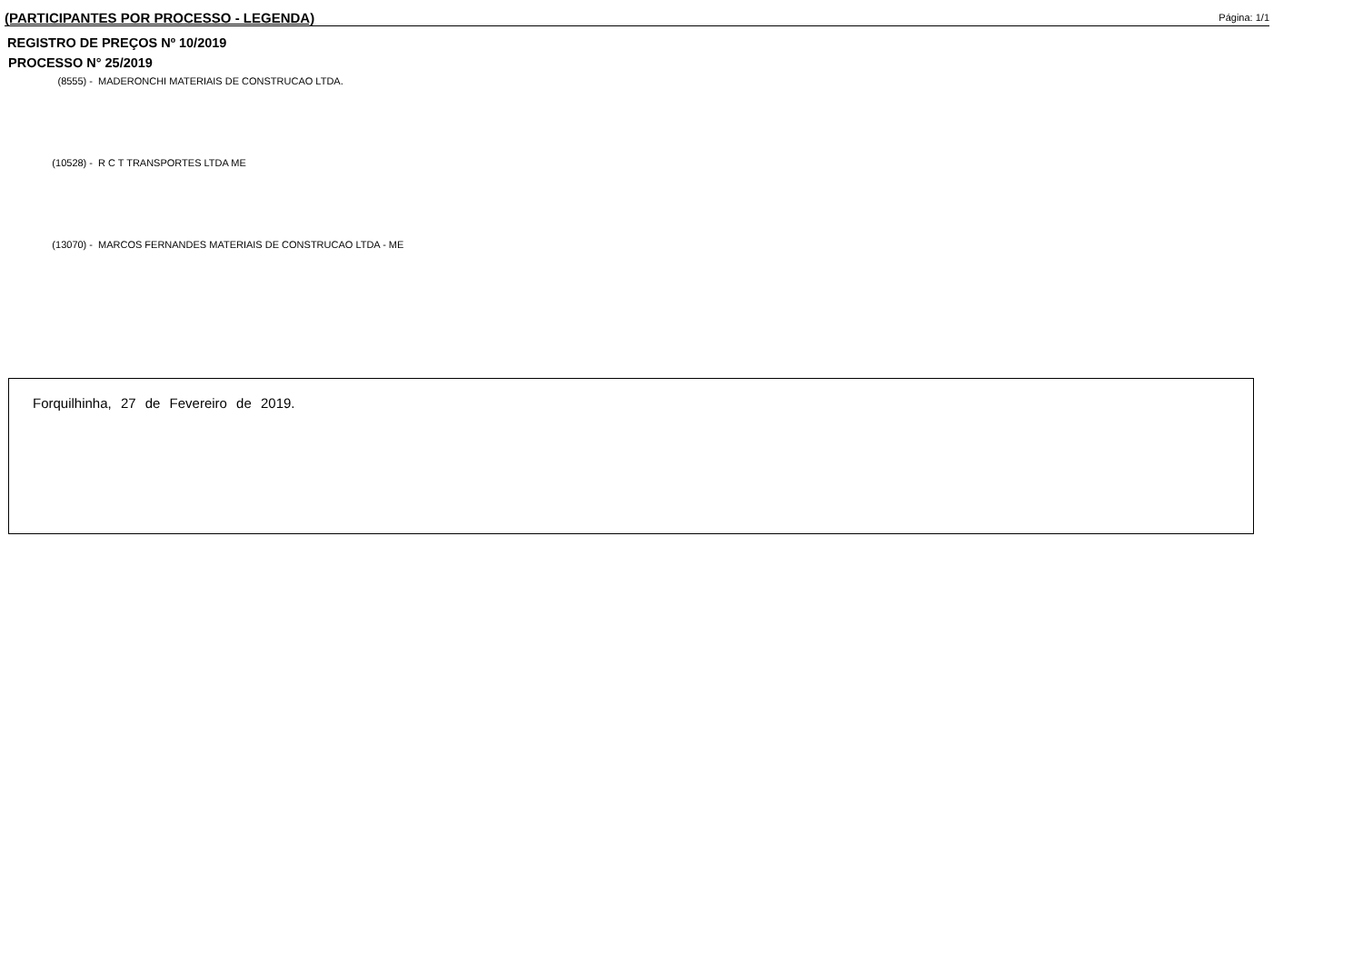(PARTICIPANTES POR PROCESSO - LEGENDA) Página: 1/1
REGISTRO DE PREÇOS Nº 10/2019
PROCESSO N° 25/2019
(8555) - MADERONCHI MATERIAIS DE CONSTRUCAO LTDA.
(10528) - R C T TRANSPORTES LTDA ME
(13070) - MARCOS FERNANDES MATERIAIS DE CONSTRUCAO LTDA - ME
Forquilhinha, 27 de Fevereiro de 2019.